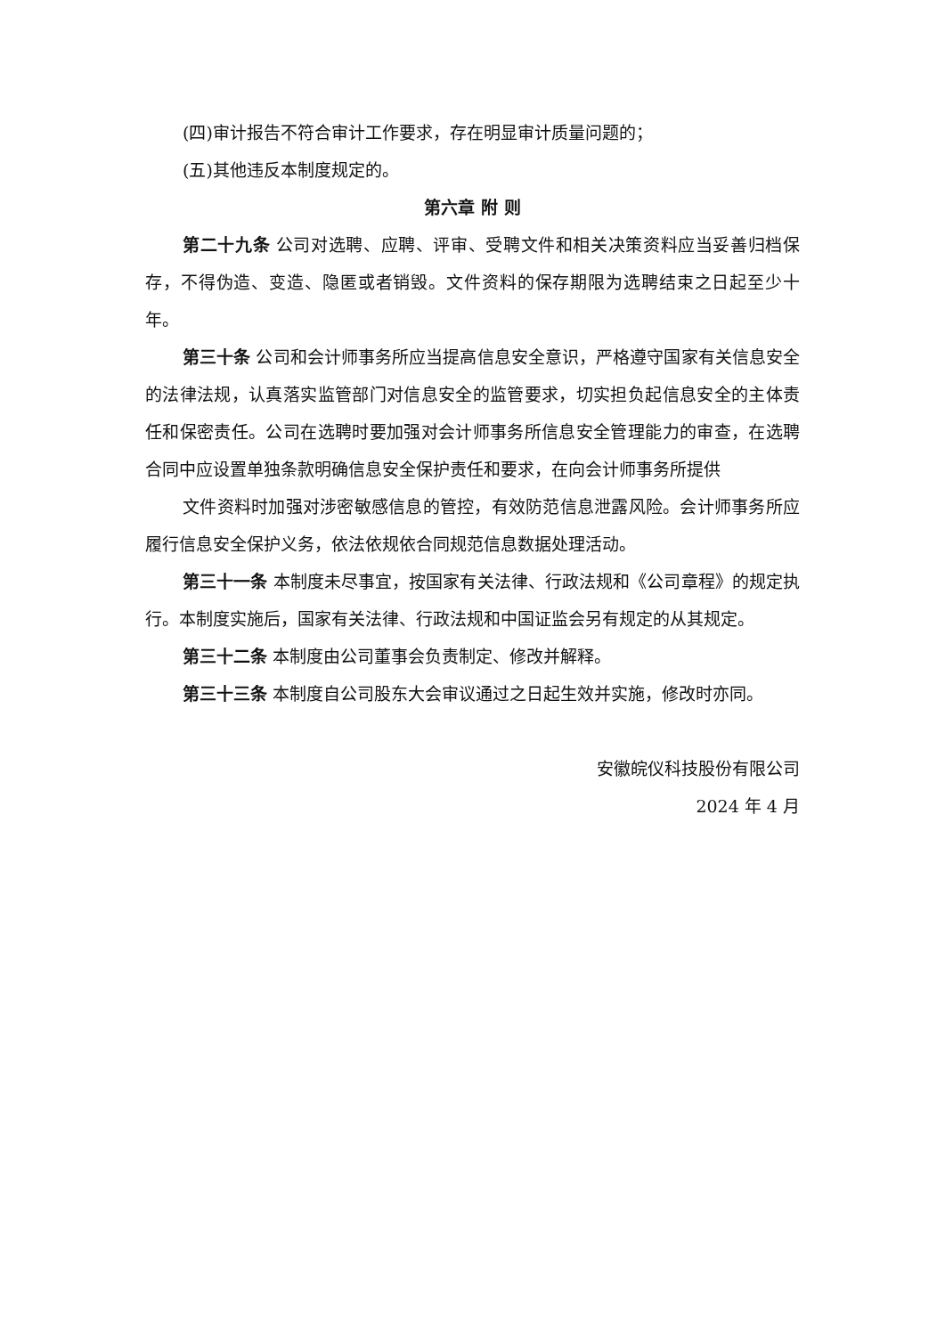(四)审计报告不符合审计工作要求，存在明显审计质量问题的；
(五)其他违反本制度规定的。
第六章 附 则
第二十九条 公司对选聘、应聘、评审、受聘文件和相关决策资料应当妥善归档保存，不得伪造、变造、隐匿或者销毁。文件资料的保存期限为选聘结束之日起至少十年。
第三十条 公司和会计师事务所应当提高信息安全意识，严格遵守国家有关信息安全的法律法规，认真落实监管部门对信息安全的监管要求，切实担负起信息安全的主体责任和保密责任。公司在选聘时要加强对会计师事务所信息安全管理能力的审查，在选聘合同中应设置单独条款明确信息安全保护责任和要求，在向会计师事务所提供
文件资料时加强对涉密敏感信息的管控，有效防范信息泄露风险。会计师事务所应履行信息安全保护义务，依法依规依合同规范信息数据处理活动。
第三十一条 本制度未尽事宜，按国家有关法律、行政法规和《公司章程》的规定执行。本制度实施后，国家有关法律、行政法规和中国证监会另有规定的从其规定。
第三十二条 本制度由公司董事会负责制定、修改并解释。
第三十三条 本制度自公司股东大会审议通过之日起生效并实施，修改时亦同。
安徽皖仪科技股份有限公司
2024 年 4 月